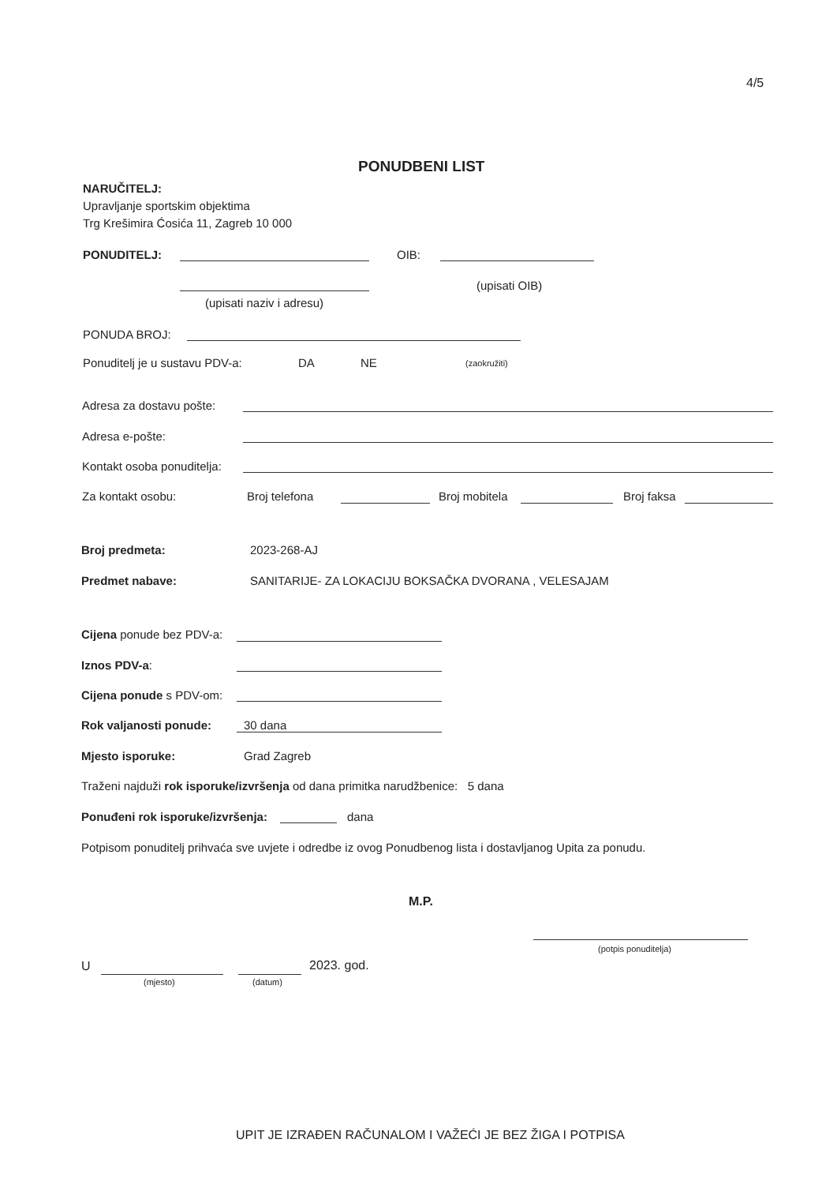4/5
PONUDBENI LIST
NARUČITELJ:
Upravljanje sportskim objektima
Trg Krešimira Ćosića 11, Zagreb 10 000
PONUDITELJ: OIB:
(upisati OIB)
(upisati naziv i adresu)
PONUDA BROJ:
Ponuditelj je u sustavu PDV-a: DA NE (zaokružiti)
Adresa za dostavu pošte:
Adresa e-pošte:
Kontakt osoba ponuditelja:
Za kontakt osobu: Broj telefona Broj mobitela Broj faksa
Broj predmeta: 2023-268-AJ
Predmet nabave: SANITARIJE- ZA LOKACIJU BOKSAČKA DVORANA , VELESAJAM
Cijena ponude bez PDV-a:
Iznos PDV-a:
Cijena ponude s PDV-om:
Rok valjanosti ponude: 30 dana
Mjesto isporuke: Grad Zagreb
Traženi najduži rok isporuke/izvršenja od dana primitka narudžbenice: 5 dana
Ponuđeni rok isporuke/izvršenja: dana
Potpisom ponuditelj prihvaća sve uvjete i odredbe iz ovog Ponudbenog lista i dostavljanog Upita za ponudu.
M.P.
(potpis ponuditelja)
U
(mjesto) (datum)
2023. god.
UPIT JE IZRAĐEN RAČUNALOM I VAŽEĆI JE BEZ ŽIGA I POTPISA